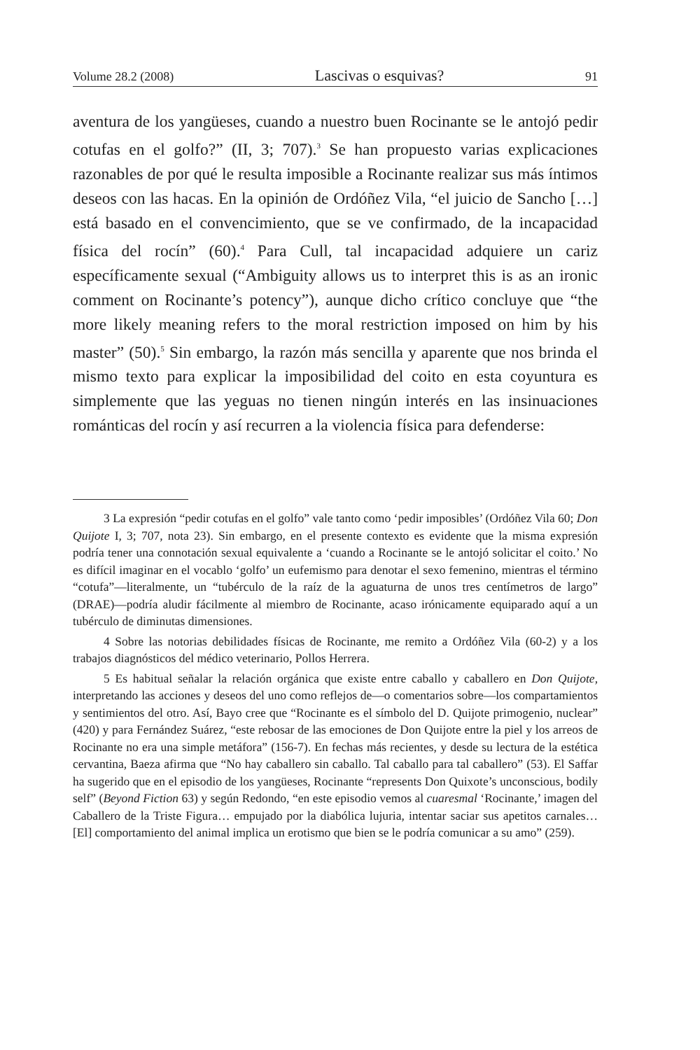Volume 28.2 (2008) Lascivas o esquivas? 91
aventura de los yangüeses, cuando a nuestro buen Rocinante se le antojó pedir cotufas en el golfo?” (II, 3; 707).<sup>3</sup> Se han propuesto varias explicaciones razonables de por qué le resulta imposible a Rocinante realizar sus más íntimos deseos con las hacas. En la opinión de Ordóñez Vila, “el juicio de Sancho […] está basado en el convencimiento, que se ve confirmado, de la incapacidad física del rocín” (60).<sup>4</sup> Para Cull, tal incapacidad adquiere un cariz específicamente sexual (“Ambiguity allows us to interpret this is as an ironic comment on Rocinante’s potency”), aunque dicho crítico concluye que “the more likely meaning refers to the moral restriction imposed on him by his master” (50).<sup>5</sup> Sin embargo, la razón más sencilla y aparente que nos brinda el mismo texto para explicar la imposibilidad del coito en esta coyuntura es simplemente que las yeguas no tienen ningún interés en las insinuaciones románticas del rocín y así recurren a la violencia física para defenderse:
3 La expresión “pedir cotufas en el golfo” vale tanto como ‘pedir imposibles’ (Ordóñez Vila 60; Don Quijote I, 3; 707, nota 23). Sin embargo, en el presente contexto es evidente que la misma expresión podría tener una connotación sexual equivalente a ‘cuando a Rocinante se le antojó solicitar el coito.’ No es difícil imaginar en el vocablo ‘golfo’ un eufemismo para denotar el sexo femenino, mientras el término “cotufa”—literalmente, un “tubérculo de la raíz de la aguaturna de unos tres centímetros de largo” (DRAE)—podría aludir fácilmente al miembro de Rocinante, acaso irónicamente equiparado aquí a un tubérculo de diminutas dimensiones.
4 Sobre las notorias debilidades físicas de Rocinante, me remito a Ordóñez Vila (60-2) y a los trabajos diagnósticos del médico veterinario, Pollos Herrera.
5 Es habitual señalar la relación orgánica que existe entre caballo y caballero en Don Quijote, interpretando las acciones y deseos del uno como reflejos de—o comentarios sobre—los compartamientos y sentimientos del otro. Así, Bayo cree que “Rocinante es el símbolo del D. Quijote primogenio, nuclear” (420) y para Fernández Suárez, “este rebosar de las emociones de Don Quijote entre la piel y los arreos de Rocinante no era una simple metáfora” (156-7). En fechas más recientes, y desde su lectura de la estética cervantina, Baeza afirma que “No hay caballero sin caballo. Tal caballo para tal caballero” (53). El Saffar ha sugerido que en el episodio de los yangüeses, Rocinante “represents Don Quixote’s unconscious, bodily self” (Beyond Fiction 63) y según Redondo, “en este episodio vemos al cuaresmal ‘Rocinante,’ imagen del Caballero de la Triste Figura… empujado por la diabólica lujuria, intentar saciar sus apetitos carnales… [El] comportamiento del animal implica un erotismo que bien se le podría comunicar a su amo” (259).